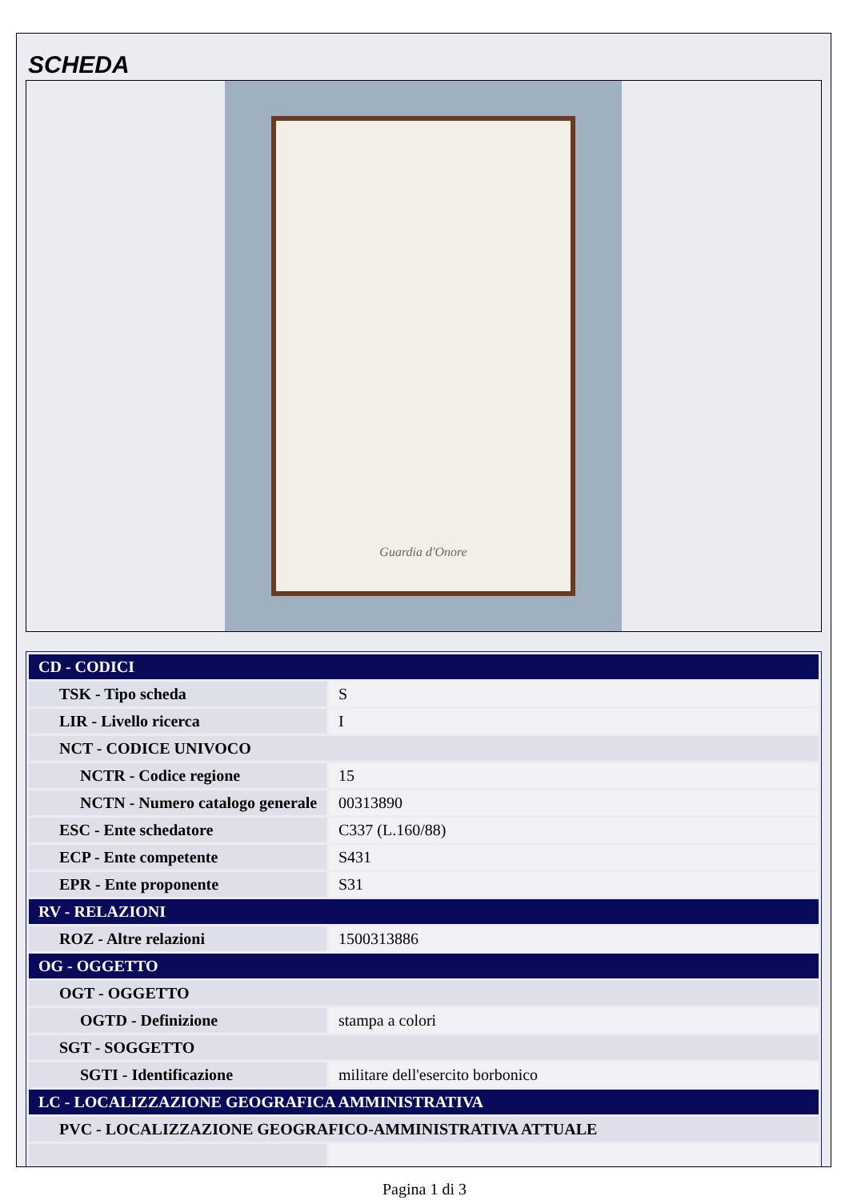SCHEDA
Guardia d'Onore
| CD - CODICI | |
| TSK - Tipo scheda | S |
| LIR - Livello ricerca | I |
| NCT - CODICE UNIVOCO | |
| NCTR - Codice regione | 15 |
| NCTN - Numero catalogo generale | 00313890 |
| ESC - Ente schedatore | C337 (L.160/88) |
| ECP - Ente competente | S431 |
| EPR - Ente proponente | S31 |
| RV - RELAZIONI | |
| ROZ - Altre relazioni | 1500313886 |
| OG - OGGETTO | |
| OGT - OGGETTO | |
| OGTD - Definizione | stampa a colori |
| SGT - SOGGETTO | |
| SGTI - Identificazione | militare dell'esercito borbonico |
| LC - LOCALIZZAZIONE GEOGRAFICA AMMINISTRATIVA | |
| PVC - LOCALIZZAZIONE GEOGRAFICO-AMMINISTRATIVA ATTUALE | |
Pagina 1 di 3